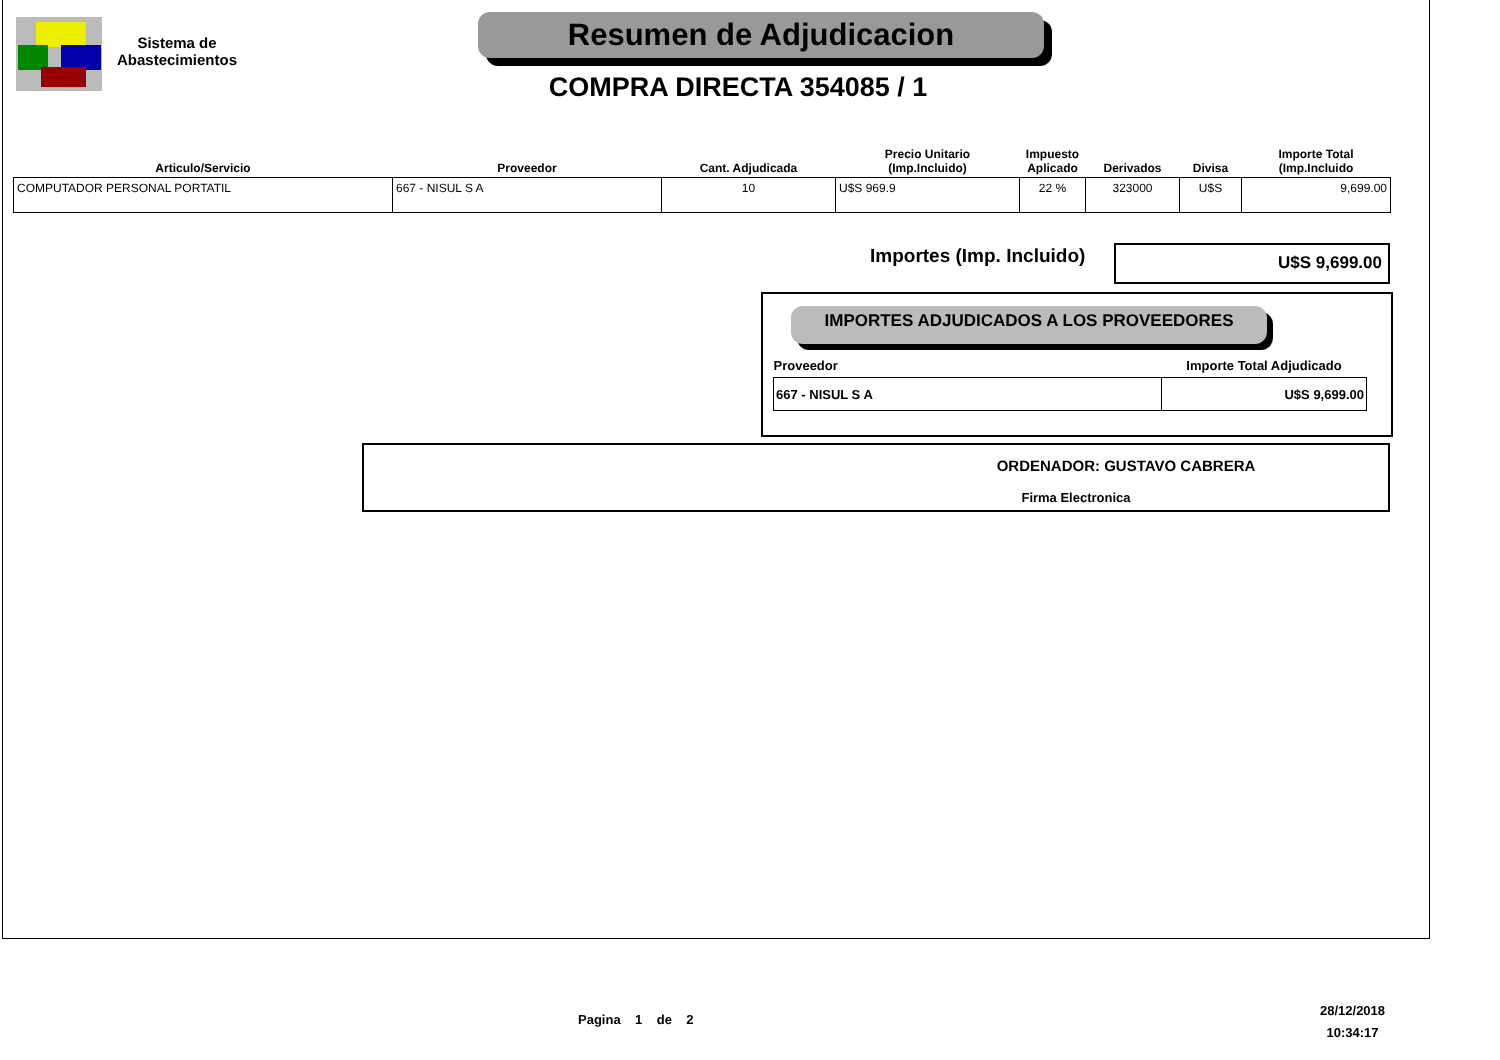Sistema de
Abastecimientos
Resumen de Adjudicacion
COMPRA DIRECTA 354085 / 1
| Articulo/Servicio | Proveedor | Cant. Adjudicada | Precio Unitario (Imp.Incluido) | Impuesto Aplicado | Derivados | Divisa | Importe Total (Imp.Incluido |
| --- | --- | --- | --- | --- | --- | --- | --- |
| COMPUTADOR PERSONAL PORTATIL | 667 - NISUL S A | 10 | U$S 969.9 | 22 % | 323000 | U$S | 9,699.00 |
Importes (Imp. Incluido) U$S 9,699.00
IMPORTES ADJUDICADOS A LOS PROVEEDORES
| Proveedor | Importe Total Adjudicado |
| --- | --- |
| 667 - NISUL S A | U$S 9,699.00 |
ORDENADOR: GUSTAVO CABRERA
Firma Electronica
Pagina 1 de 2
28/12/2018
10:34:17